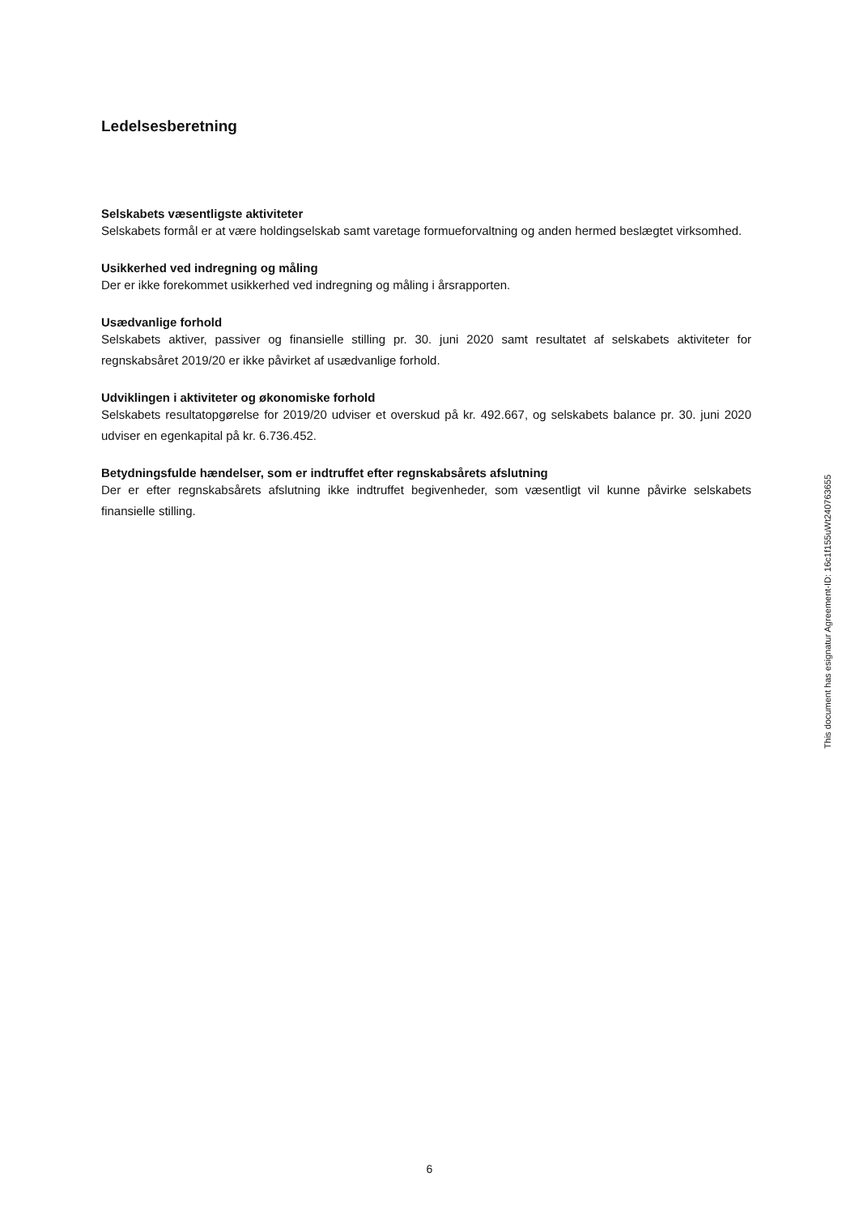Ledelsesberetning
Selskabets væsentligste aktiviteter
Selskabets formål er at være holdingselskab samt varetage formueforvaltning og anden hermed beslægtet virksomhed.
Usikkerhed ved indregning og måling
Der er ikke forekommet usikkerhed ved indregning og måling i årsrapporten.
Usædvanlige forhold
Selskabets aktiver, passiver og finansielle stilling pr. 30. juni 2020 samt resultatet af selskabets aktiviteter for regnskabsåret 2019/20 er ikke påvirket af usædvanlige forhold.
Udviklingen i aktiviteter og økonomiske forhold
Selskabets resultatopgørelse for 2019/20 udviser et overskud på kr. 492.667, og selskabets balance pr. 30. juni 2020 udviser en egenkapital på kr. 6.736.452.
Betydningsfulde hændelser, som er indtruffet efter regnskabsårets afslutning
Der er efter regnskabsårets afslutning ikke indtruffet begivenheder, som væsentligt vil kunne påvirke selskabets finansielle stilling.
This document has esignatur Agreement-ID: 16c1f155uWt240763655
6